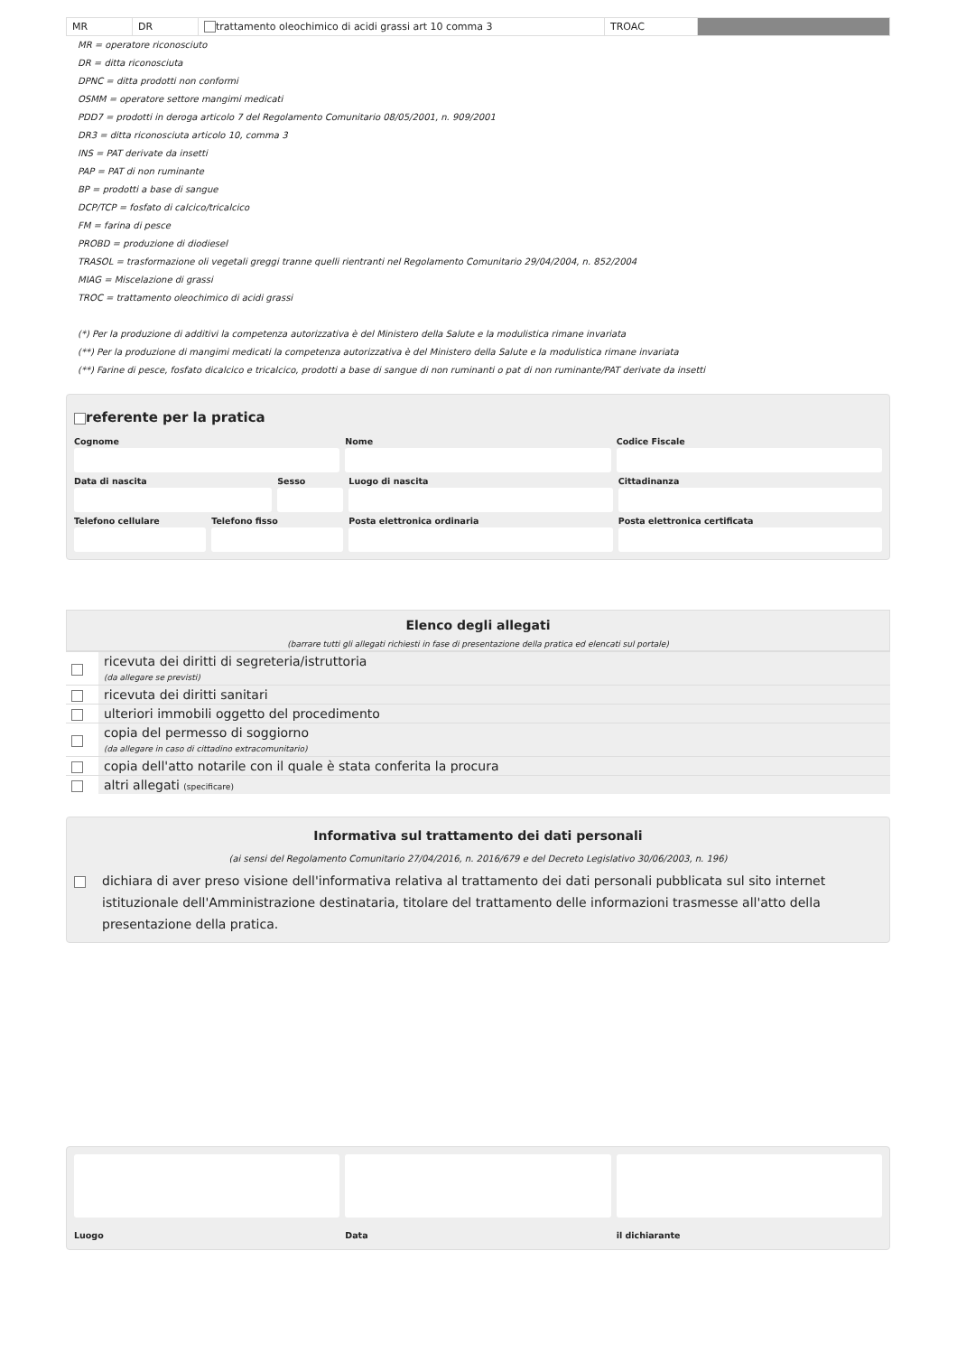| MR | DR | trattamento oleochimico di acidi grassi art 10 comma 3 | TROAC | |
MR = operatore riconosciuto
DR = ditta riconosciuta
DPNC = ditta prodotti non conformi
OSMM = operatore settore mangimi medicati
PDD7 = prodotti in deroga articolo 7 del Regolamento Comunitario 08/05/2001, n. 909/2001
DR3 = ditta riconosciuta articolo 10, comma 3
INS = PAT derivate da insetti
PAP = PAT di non ruminante
BP = prodotti a base di sangue
DCP/TCP = fosfato di calcico/tricalcico
FM = farina di pesce
PROBD = produzione di diodiesel
TRASOL = trasformazione oli vegetali greggi tranne quelli rientranti nel Regolamento Comunitario 29/04/2004, n. 852/2004
MIAG = Miscelazione di grassi
TROC = trattamento oleochimico di acidi grassi
(*) Per la produzione di additivi la competenza autorizzativa è del Ministero della Salute e la modulistica rimane invariata
(**) Per la produzione di mangimi medicati la competenza autorizzativa è del Ministero della Salute e la modulistica rimane invariata
(**) Farine di pesce, fosfato dicalcico e tricalcico, prodotti a base di sangue di non ruminanti o pat di non ruminante/PAT derivate da insetti
referente per la pratica
Cognome Nome Codice Fiscale
Data di nascita Sesso Luogo di nascita Cittadinanza
Telefono cellulare Telefono fisso Posta elettronica ordinaria Posta elettronica certificata
Elenco degli allegati
(barrare tutti gli allegati richiesti in fase di presentazione della pratica ed elencati sul portale)
| | ricevuta dei diritti di segreteria/istruttoria (da allegare se previsti) |
| | ricevuta dei diritti sanitari |
| | ulteriori immobili oggetto del procedimento |
| | copia del permesso di soggiorno (da allegare in caso di cittadino extracomunitario) |
| | copia dell'atto notarile con il quale è stata conferita la procura |
| | altri allegati (specificare) |
Informativa sul trattamento dei dati personali
(ai sensi del Regolamento Comunitario 27/04/2016, n. 2016/679 e del Decreto Legislativo 30/06/2003, n. 196)
dichiara di aver preso visione dell'informativa relativa al trattamento dei dati personali pubblicata sul sito internet istituzionale dell'Amministrazione destinataria, titolare del trattamento delle informazioni trasmesse all'atto della presentazione della pratica.
Luogo Data il dichiarante